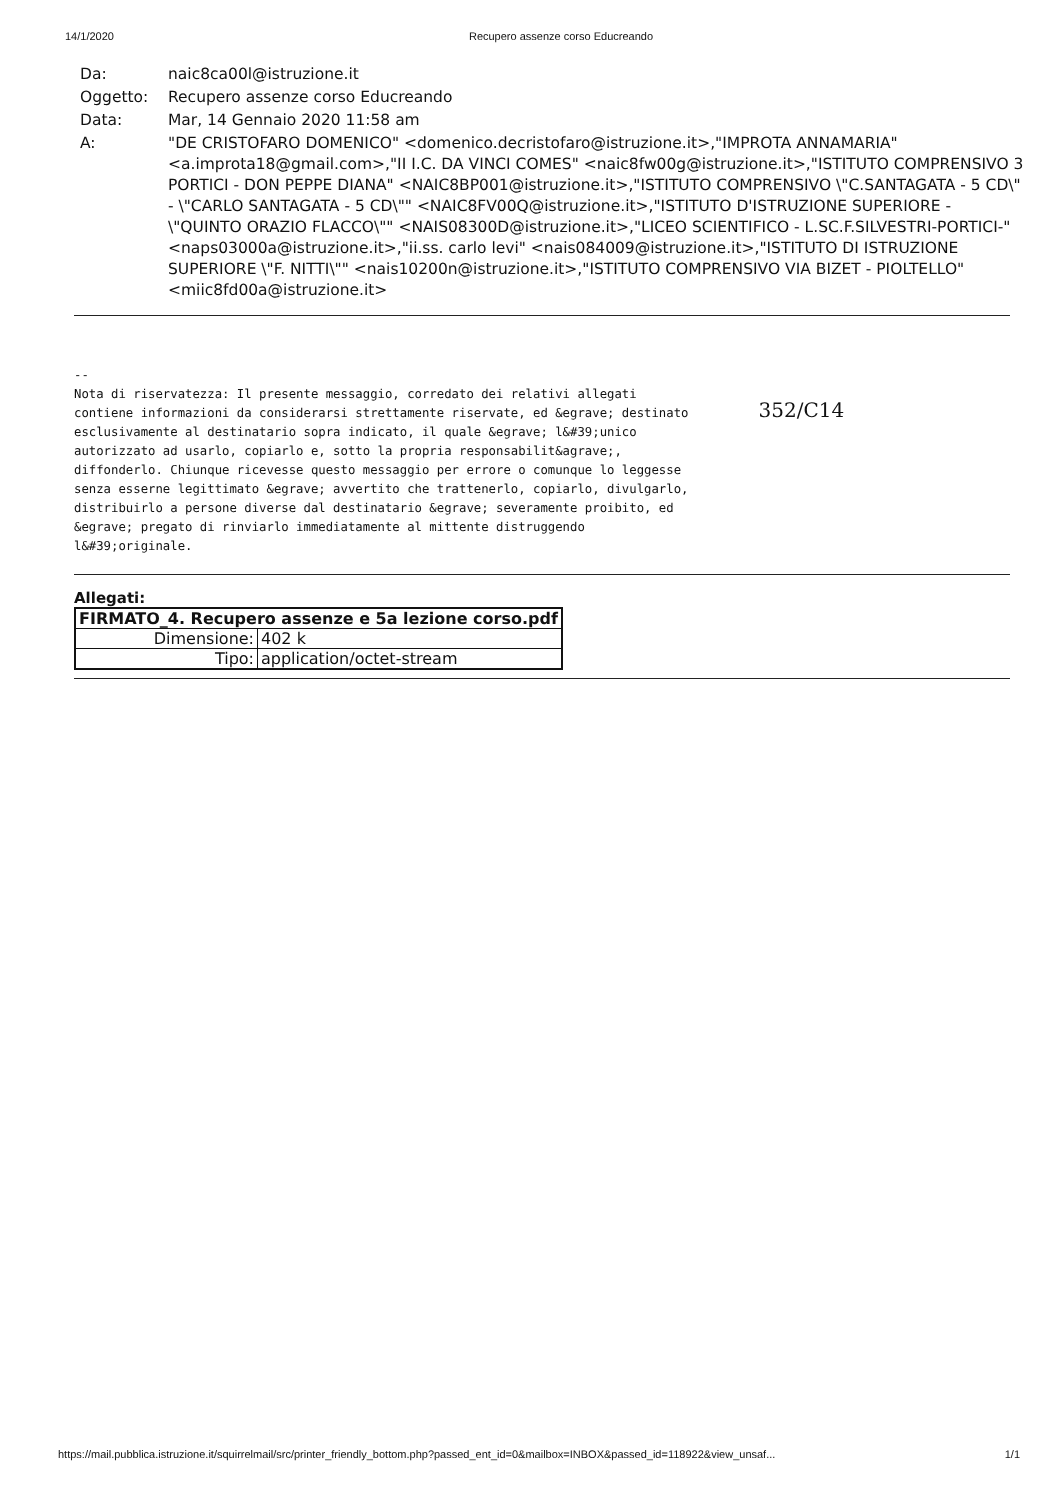14/1/2020 Recupero assenze corso Educreando
| Da: | naic8ca00l@istruzione.it |
| Oggetto: | Recupero assenze corso Educreando |
| Data: | Mar, 14 Gennaio 2020 11:58 am |
| A: | "DE CRISTOFARO DOMENICO" <domenico.decristofaro@istruzione.it>,"IMPROTA ANNAMARIA" <a.improta18@gmail.com>,"II I.C. DA VINCI COMES" <naic8fw00g@istruzione.it>,"ISTITUTO COMPRENSIVO 3 PORTICI - DON PEPPE DIANA" <NAIC8BP001@istruzione.it>,"ISTITUTO COMPRENSIVO \"C.SANTAGATA - 5 CD\" - \"CARLO SANTAGATA - 5 CD\"" <NAIC8FV00Q@istruzione.it>,"ISTITUTO D'ISTRUZIONE SUPERIORE - \"QUINTO ORAZIO FLACCO\"" <NAIS08300D@istruzione.it>,"LICEO SCIENTIFICO - L.SC.F.SILVESTRI-PORTICI-" <naps03000a@istruzione.it>,"ii.ss. carlo levi" <nais084009@istruzione.it>,"ISTITUTO DI ISTRUZIONE SUPERIORE \"F. NITTI\"" <nais10200n@istruzione.it>,"ISTITUTO COMPRENSIVO VIA BIZET - PIOLTELLO" <miic8fd00a@istruzione.it> |
-- Nota di riservatezza: Il presente messaggio, corredato dei relativi allegati contiene informazioni da considerarsi strettamente riservate, ed &egrave; destinato esclusivamente al destinatario sopra indicato, il quale &egrave; l&#39;unico autorizzato ad usarlo, copiarlo e, sotto la propria responsabilit&agrave;, diffonderlo. Chiunque ricevesse questo messaggio per errore o comunque lo leggesse senza esserne legittimato &egrave; avvertito che trattenerlo, copiarlo, divulgarlo, distribuirlo a persone diverse dal destinatario &egrave; severamente proibito, ed &egrave; pregato di rinviarlo immediatamente al mittente distruggendo l&#39;originale.
352/C14
Allegati:
| FIRMATO_4. Recupero assenze e 5a lezione corso.pdf | |
| Dimensione: | 402 k |
| Tipo: | application/octet-stream |
https://mail.pubblica.istruzione.it/squirrelmail/src/printer_friendly_bottom.php?passed_ent_id=0&mailbox=INBOX&passed_id=118922&view_unsaf... 1/1